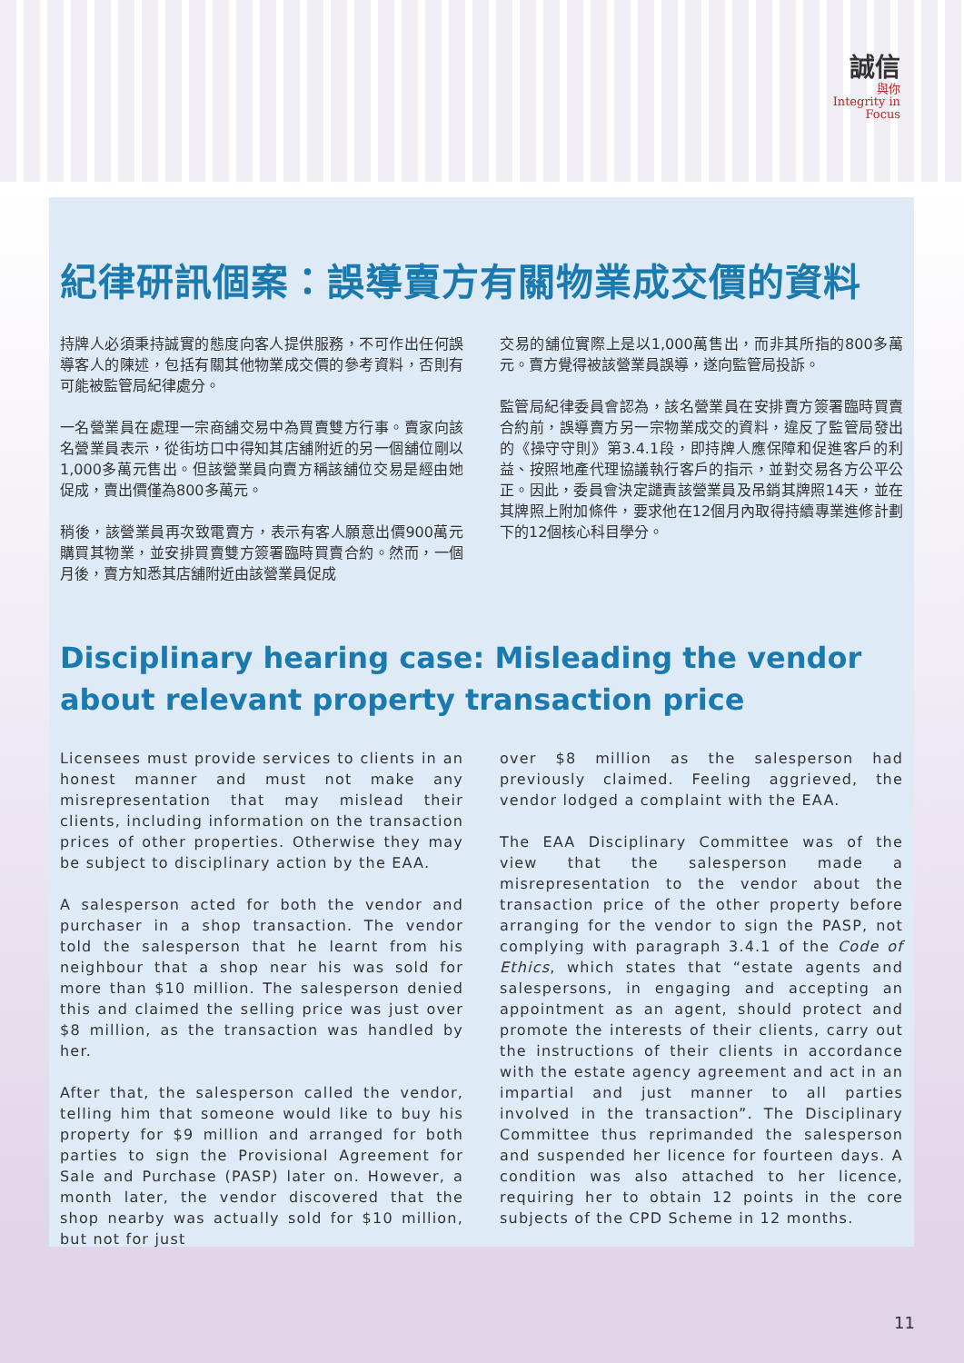誠信
與你
Integrity in
Focus
紀律研訊個案：誤導賣方有關物業成交價的資料
持牌人必須秉持誠實的態度向客人提供服務，不可作出任何誤導客人的陳述，包括有關其他物業成交價的參考資料，否則有可能被監管局紀律處分。
一名營業員在處理一宗商舖交易中為買賣雙方行事。賣家向該名營業員表示，從街坊口中得知其店舖附近的另一個舖位剛以1,000多萬元售出。但該營業員向賣方稱該舖位交易是經由她促成，賣出價僅為800多萬元。
稍後，該營業員再次致電賣方，表示有客人願意出價900萬元購買其物業，並安排買賣雙方簽署臨時買賣合約。然而，一個月後，賣方知悉其店舖附近由該營業員促成
交易的舖位實際上是以1,000萬售出，而非其所指的800多萬元。賣方覺得被該營業員誤導，遂向監管局投訴。
監管局紀律委員會認為，該名營業員在安排賣方簽署臨時買賣合約前，誤導賣方另一宗物業成交的資料，違反了監管局發出的《操守守則》第3.4.1段，即持牌人應保障和促進客戶的利益、按照地產代理協議執行客戶的指示，並對交易各方公平公正。因此，委員會決定譴責該營業員及吊銷其牌照14天，並在其牌照上附加條件，要求他在12個月內取得持續專業進修計劃下的12個核心科目學分。
Disciplinary hearing case: Misleading the vendor about relevant property transaction price
Licensees must provide services to clients in an honest manner and must not make any misrepresentation that may mislead their clients, including information on the transaction prices of other properties. Otherwise they may be subject to disciplinary action by the EAA.
A salesperson acted for both the vendor and purchaser in a shop transaction. The vendor told the salesperson that he learnt from his neighbour that a shop near his was sold for more than $10 million. The salesperson denied this and claimed the selling price was just over $8 million, as the transaction was handled by her.
After that, the salesperson called the vendor, telling him that someone would like to buy his property for $9 million and arranged for both parties to sign the Provisional Agreement for Sale and Purchase (PASP) later on. However, a month later, the vendor discovered that the shop nearby was actually sold for $10 million, but not for just
over $8 million as the salesperson had previously claimed. Feeling aggrieved, the vendor lodged a complaint with the EAA.
The EAA Disciplinary Committee was of the view that the salesperson made a misrepresentation to the vendor about the transaction price of the other property before arranging for the vendor to sign the PASP, not complying with paragraph 3.4.1 of the Code of Ethics, which states that “estate agents and salespersons, in engaging and accepting an appointment as an agent, should protect and promote the interests of their clients, carry out the instructions of their clients in accordance with the estate agency agreement and act in an impartial and just manner to all parties involved in the transaction”. The Disciplinary Committee thus reprimanded the salesperson and suspended her licence for fourteen days. A condition was also attached to her licence, requiring her to obtain 12 points in the core subjects of the CPD Scheme in 12 months.
11